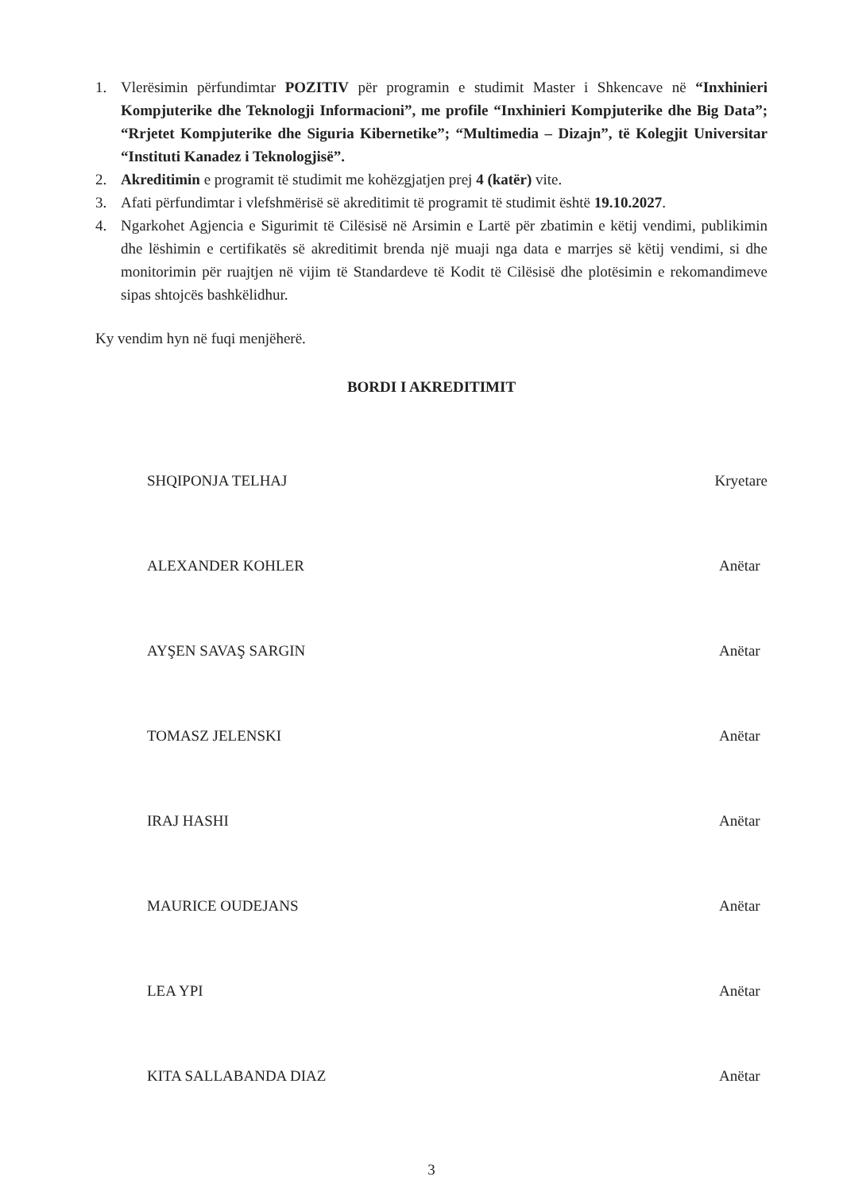1. Vlerësimin përfundimtar POZITIV për programin e studimit Master i Shkencave në “Inxhinieri Kompjuterike dhe Teknologji Informacioni”, me profile “Inxhinieri Kompjuterike dhe Big Data”; “Rrjetet Kompjuterike dhe Siguria Kibernetike”; “Multimedia – Dizajn”, të Kolegjit Universitar “Instituti Kanadez i Teknologjisë”.
2. Akreditimin e programit të studimit me kohëzgjatjen prej 4 (katër) vite.
3. Afati përfundimtar i vlefshmërisë së akreditimit të programit të studimit është 19.10.2027.
4. Ngarkohet Agjencia e Sigurimit të Cilësisë në Arsimin e Lartë për zbatimin e këtij vendimi, publikimin dhe lëshimin e certifikatës së akreditimit brenda një muaji nga data e marrjes së këtij vendimi, si dhe monitorimin për ruajtjen në vijim të Standardeve të Kodit të Cilësisë dhe plotësimin e rekomandimeve sipas shtojcës bashkëlidhur.
Ky vendim hyn në fuqi menjëherë.
BORDI I AKREDITIMIT
SHQIPONJA TELHAJ Kryetare
ALEXANDER KOHLER Anëtar
AYŞEN SAVAŞ SARGIN Anëtar
TOMASZ JELENSKI Anëtar
IRAJ HASHI Anëtar
MAURICE OUDEJANS Anëtar
LEA YPI Anëtar
KITA SALLABANDA DIAZ Anëtar
3